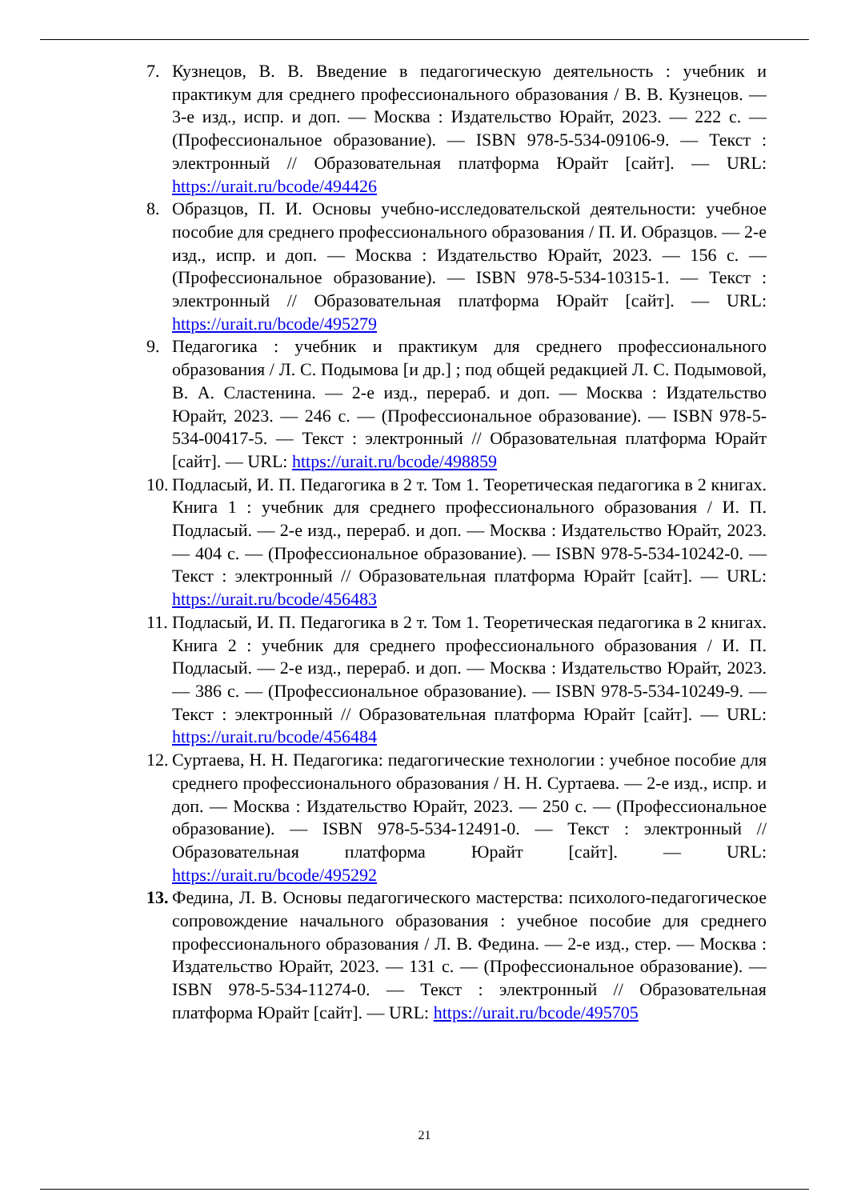7. Кузнецов, В. В. Введение в педагогическую деятельность : учебник и практикум для среднего профессионального образования / В. В. Кузнецов. — 3-е изд., испр. и доп. — Москва : Издательство Юрайт, 2023. — 222 с. — (Профессиональное образование). — ISBN 978-5-534-09106-9. — Текст : электронный // Образовательная платформа Юрайт [сайт]. — URL: https://urait.ru/bcode/494426
8. Образцов, П. И. Основы учебно-исследовательской деятельности: учебное пособие для среднего профессионального образования / П. И. Образцов. — 2-е изд., испр. и доп. — Москва : Издательство Юрайт, 2023. — 156 с. — (Профессиональное образование). — ISBN 978-5-534-10315-1. — Текст : электронный // Образовательная платформа Юрайт [сайт]. — URL: https://urait.ru/bcode/495279
9. Педагогика : учебник и практикум для среднего профессионального образования / Л. С. Подымова [и др.] ; под общей редакцией Л. С. Подымовой, В. А. Сластенина. — 2-е изд., перераб. и доп. — Москва : Издательство Юрайт, 2023. — 246 с. — (Профессиональное образование). — ISBN 978-5-534-00417-5. — Текст : электронный // Образовательная платформа Юрайт [сайт]. — URL: https://urait.ru/bcode/498859
10.
Подласый, И. П. Педагогика в 2 т. Том 1. Теоретическая педагогика в 2 книгах. Книга 1 : учебник для среднего профессионального образования / И. П. Подласый. — 2-е изд., перераб. и доп. — Москва : Издательство Юрайт, 2023. — 404 с. — (Профессиональное образование). — ISBN 978-5-534-10242-0. — Текст : электронный // Образовательная платформа Юрайт [сайт]. — URL: https://urait.ru/bcode/456483
11.
Подласый, И. П. Педагогика в 2 т. Том 1. Теоретическая педагогика в 2 книгах. Книга 2 : учебник для среднего профессионального образования / И. П. Подласый. — 2-е изд., перераб. и доп. — Москва : Издательство Юрайт, 2023. — 386 с. — (Профессиональное образование). — ISBN 978-5-534-10249-9. — Текст : электронный // Образовательная платформа Юрайт [сайт]. — URL: https://urait.ru/bcode/456484
12.
Суртаева, Н. Н. Педагогика: педагогические технологии : учебное пособие для среднего профессионального образования / Н. Н. Суртаева. — 2-е изд., испр. и доп. — Москва : Издательство Юрайт, 2023. — 250 с. — (Профессиональное образование). — ISBN 978-5-534-12491-0. — Текст : электронный // Образовательная платформа Юрайт [сайт]. — URL: https://urait.ru/bcode/495292
13.
Федина, Л. В. Основы педагогического мастерства: психолого-педагогическое сопровождение начального образования : учебное пособие для среднего профессионального образования / Л. В. Федина. — 2-е изд., стер. — Москва : Издательство Юрайт, 2023. — 131 с. — (Профессиональное образование). — ISBN 978-5-534-11274-0. — Текст : электронный // Образовательная платформа Юрайт [сайт]. — URL: https://urait.ru/bcode/495705
21